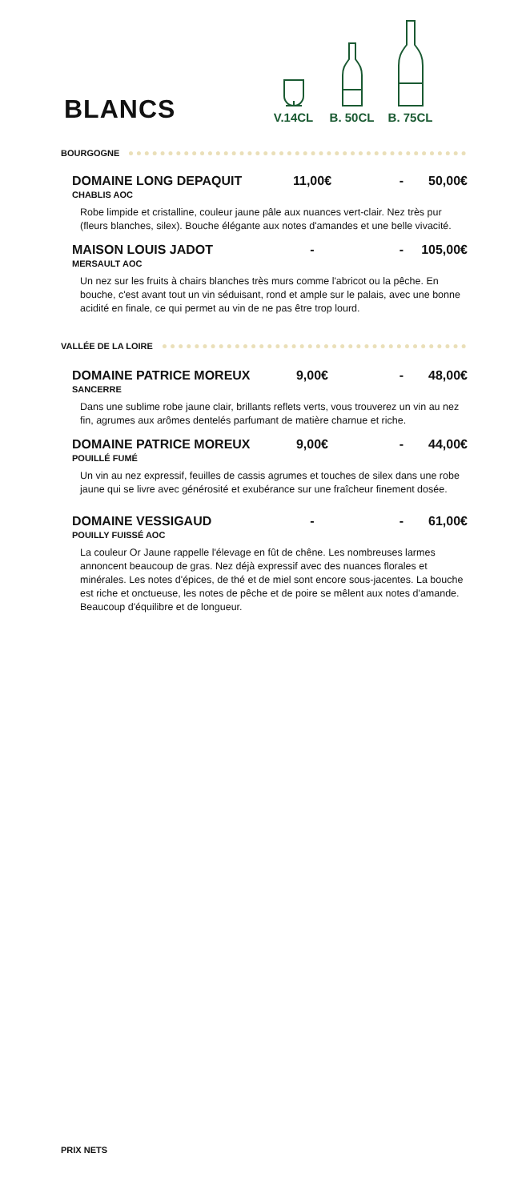BLANCS
V.14CL
B. 50CL
B. 75CL
BOURGOGNE
DOMAINE LONG DEPAQUIT 11,00€ - 50,00€
CHABLIS AOC
Robe limpide et cristalline, couleur jaune pâle aux nuances vert-clair. Nez très pur (fleurs blanches, silex). Bouche élégante aux notes d'amandes et une belle vivacité.
MAISON LOUIS JADOT - - 105,00€
MERSAULT AOC
Un nez sur les fruits à chairs blanches très murs comme l'abricot ou la pêche. En bouche, c'est avant tout un vin séduisant, rond et ample sur le palais, avec une bonne acidité en finale, ce qui permet au vin de ne pas être trop lourd.
VALLÉE DE LA LOIRE
DOMAINE PATRICE MOREUX 9,00€ - 48,00€
SANCERRE
Dans une sublime robe jaune clair, brillants reflets verts, vous trouverez un vin au nez fin, agrumes aux arômes dentelés parfumant de matière charnue et riche.
DOMAINE PATRICE MOREUX 9,00€ - 44,00€
POUILLÉ FUMÉ
Un vin au nez expressif, feuilles de cassis agrumes et touches de silex dans une robe jaune qui se livre avec générosité et exubérance sur une fraîcheur finement dosée.
DOMAINE VESSIGAUD - - 61,00€
POUILLY FUISSÉ AOC
La couleur Or Jaune rappelle l'élevage en fût de chêne. Les nombreuses larmes annoncent beaucoup de gras. Nez déjà expressif avec des nuances florales et minérales. Les notes d'épices, de thé et de miel sont encore sous-jacentes. La bouche est riche et onctueuse, les notes de pêche et de poire se mêlent aux notes d'amande.
Beaucoup d'équilibre et de longueur.
PRIX NETS